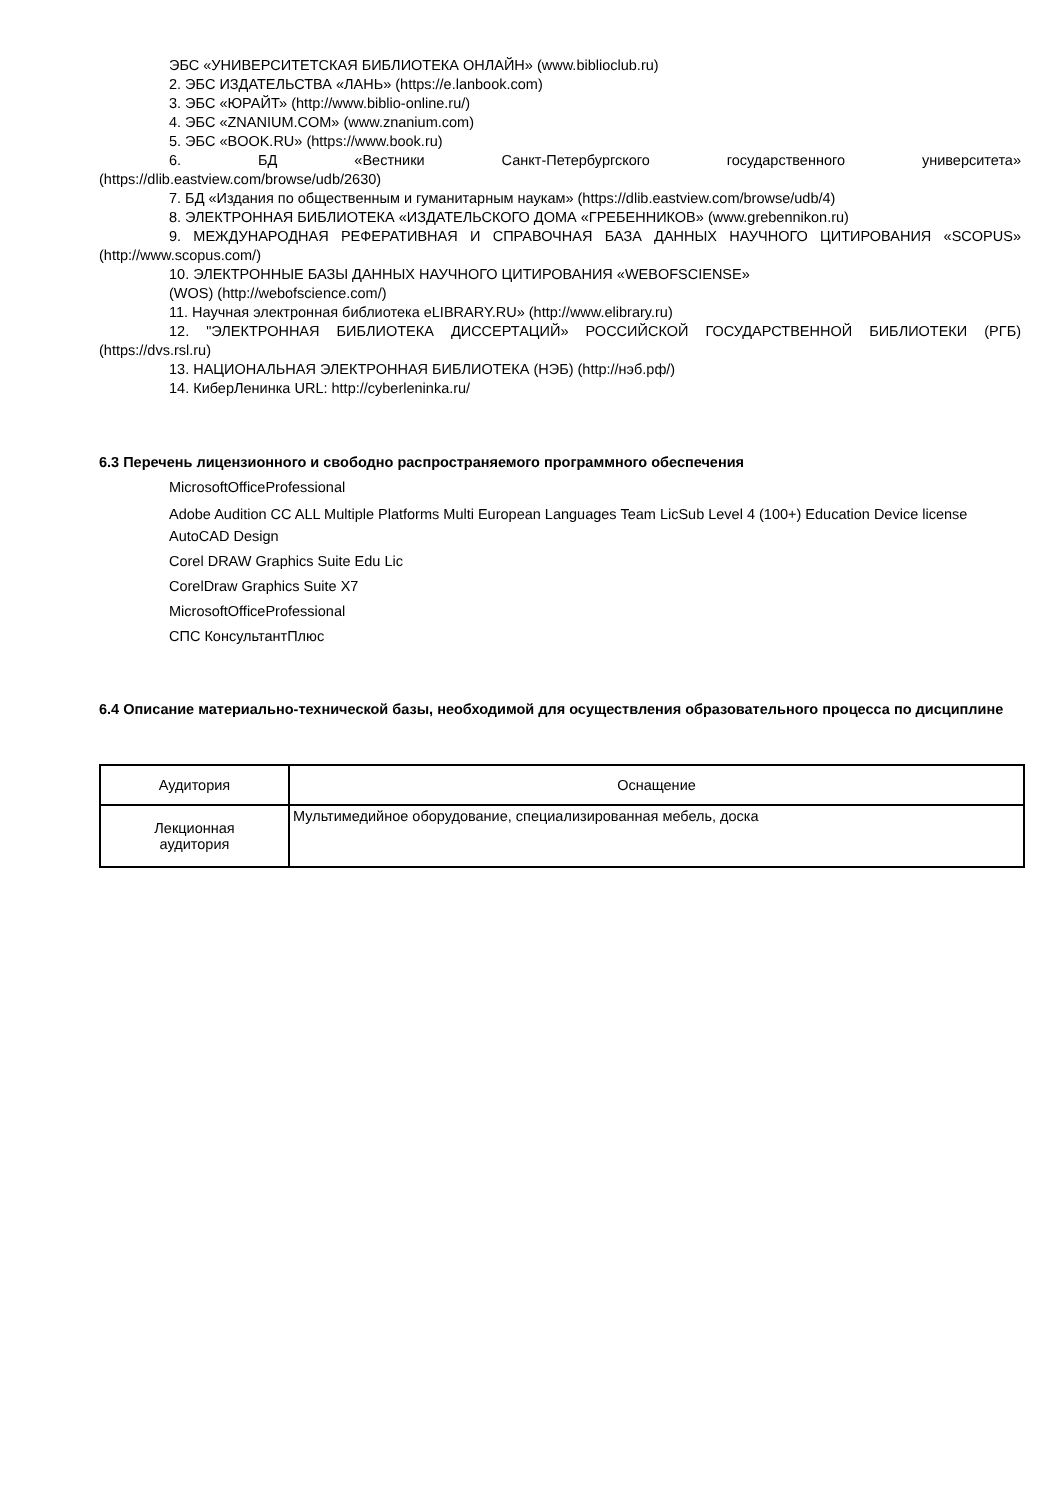ЭБС «УНИВЕРСИТЕТСКАЯ БИБЛИОТЕКА ОНЛАЙН» (www.biblioclub.ru)
2. ЭБС ИЗДАТЕЛЬСТВА «ЛАНЬ» (https://e.lanbook.com)
3. ЭБС «ЮРАЙТ» (http://www.biblio-online.ru/)
4. ЭБС «ZNANIUM.COM» (www.znanium.com)
5. ЭБС «BOOK.RU» (https://www.book.ru)
6. БД «Вестники Санкт-Петербургского государственного университета»
(https://dlib.eastview.com/browse/udb/2630)
7. БД «Издания по общественным и гуманитарным наукам» (https://dlib.eastview.com/browse/udb/4)
8. ЭЛЕКТРОННАЯ БИБЛИОТЕКА «ИЗДАТЕЛЬСКОГО ДОМА «ГРЕБЕННИКОВ» (www.grebennikon.ru)
9. МЕЖДУНАРОДНАЯ РЕФЕРАТИВНАЯ И СПРАВОЧНАЯ БАЗА ДАННЫХ НАУЧНОГО ЦИТИРОВАНИЯ «SCOPUS» (http://www.scopus.com/)
10. ЭЛЕКТРОННЫЕ БАЗЫ ДАННЫХ НАУЧНОГО ЦИТИРОВАНИЯ «WEBOFSCIENSE»
(WOS) (http://webofscience.com/)
11. Научная электронная библиотека eLIBRARY.RU» (http://www.elibrary.ru)
12. "ЭЛЕКТРОННАЯ БИБЛИОТЕКА ДИССЕРТАЦИЙ» РОССИЙСКОЙ ГОСУДАРСТВЕННОЙ БИБЛИОТЕКИ (РГБ) (https://dvs.rsl.ru)
13. НАЦИОНАЛЬНАЯ ЭЛЕКТРОННАЯ БИБЛИОТЕКА (НЭБ) (http://нэб.рф/)
14. КиберЛенинка URL: http://cyberleninka.ru/
6.3 Перечень лицензионного и свободно распространяемого программного обеспечения
MicrosoftOfficeProfessional
Adobe Audition CC ALL Multiple Platforms Multi European Languages Team LicSub Level 4 (100+) Education Device license
AutoCAD Design
Corel DRAW Graphics Suite Edu Lic
CorelDraw Graphics Suite X7
MicrosoftOfficeProfessional
СПС КонсультантПлюс
6.4 Описание материально-технической базы, необходимой для осуществления образовательного процесса по дисциплине
| Аудитория | Оснащение |
| --- | --- |
| Лекционная аудитория | Мультимедийное оборудование, специализированная мебель, доска |